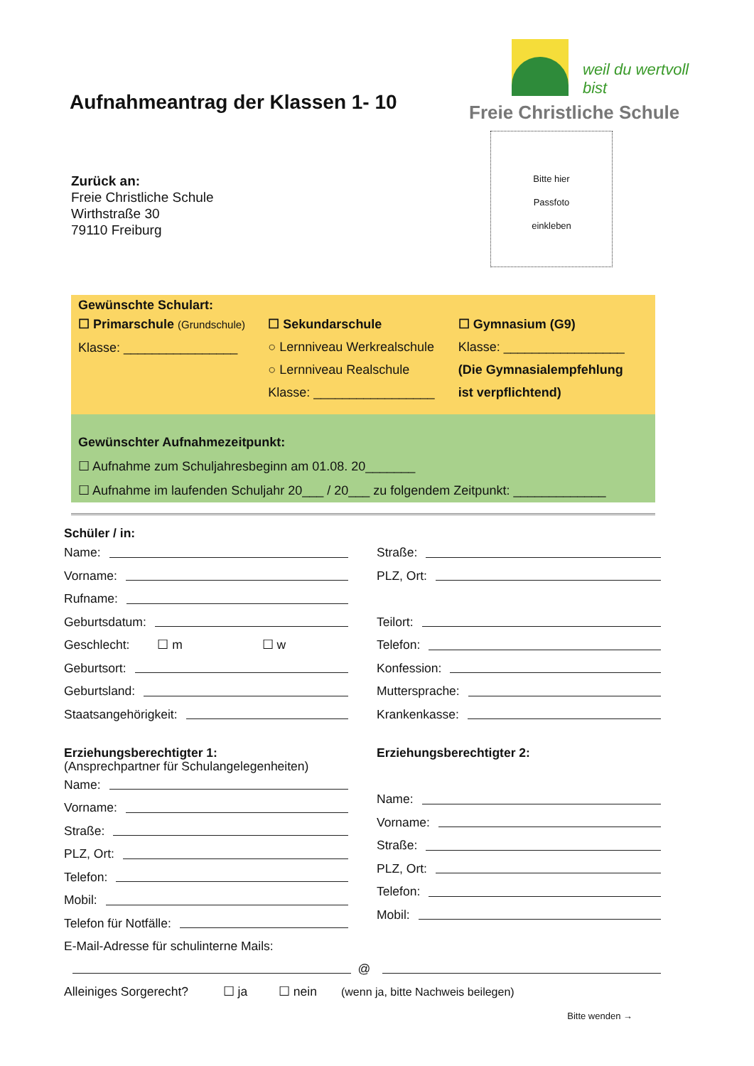Aufnahmeantrag der Klassen 1- 10
weil du wertvoll bist
Freie Christliche Schule
Zurück an:
Freie Christliche Schule
Wirthstraße 30
79110 Freiburg
Bitte hier
Passfoto
einkleben
Gewünschte Schulart:
☐ Primarschule (Grundschule)
Klasse: ________________
☐ Sekundarschule
○ Lernniveau Werkrealschule
○ Lernniveau Realschule
Klasse: _________________
☐ Gymnasium (G9)
Klasse: _________________
(Die Gymnasialempfehlung
ist verpflichtend)
Gewünschter Aufnahmezeitpunkt:
☐ Aufnahme zum Schuljahresbeginn am 01.08. 20_______
☐ Aufnahme im laufenden Schuljahr 20___ / 20___ zu folgendem Zeitpunkt: _____________
Schüler / in:
Name:
Vorname:
Rufname:
Geburtsdatum:
Geschlecht: ☐ m ☐ w
Geburtsort:
Geburtsland:
Staatsangehörigkeit:
Straße:
PLZ, Ort:
Teilort:
Telefon:
Konfession:
Muttersprache:
Krankenkasse:
Erziehungsberechtigter 1:
(Ansprechpartner für Schulangelegenheiten)
Name:
Vorname:
Straße:
PLZ, Ort:
Telefon:
Mobil:
Telefon für Notfälle:
Erziehungsberechtigter 2:
Name:
Vorname:
Straße:
PLZ, Ort:
Telefon:
Mobil:
E-Mail-Adresse für schulinterne Mails:
@
Alleiniges Sorgerecht? ☐ ja ☐ nein (wenn ja, bitte Nachweis beilegen)
Bitte wenden →